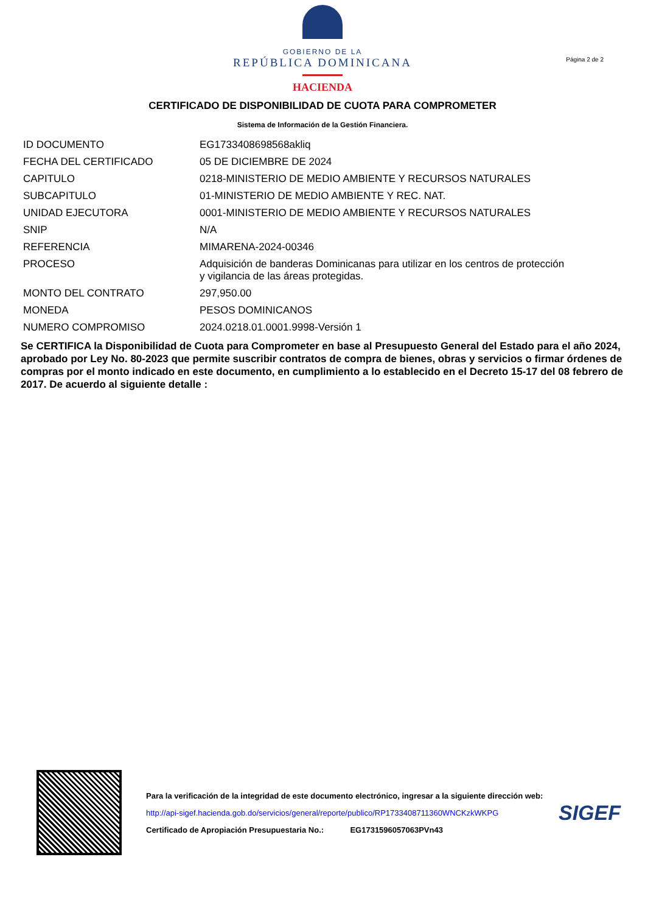GOBIERNO DE LA
REPÚBLICA DOMINICANA
HACIENDA
Página 2 de 2
CERTIFICADO DE DISPONIBILIDAD DE CUOTA PARA COMPROMETER
Sistema de Información de la Gestión Financiera.
| ID DOCUMENTO | EG1733408698568akliq |
| FECHA DEL CERTIFICADO | 05 DE DICIEMBRE DE 2024 |
| CAPITULO | 0218-MINISTERIO DE MEDIO AMBIENTE Y RECURSOS NATURALES |
| SUBCAPITULO | 01-MINISTERIO DE MEDIO AMBIENTE Y REC. NAT. |
| UNIDAD EJECUTORA | 0001-MINISTERIO DE MEDIO AMBIENTE Y RECURSOS NATURALES |
| SNIP | N/A |
| REFERENCIA | MIMARENA-2024-00346 |
| PROCESO | Adquisición de banderas Dominicanas para utilizar en los centros de protección y vigilancia de las áreas protegidas. |
| MONTO DEL CONTRATO | 297,950.00 |
| MONEDA | PESOS DOMINICANOS |
| NUMERO COMPROMISO | 2024.0218.01.0001.9998-Versión 1 |
Se CERTIFICA la Disponibilidad de Cuota para Comprometer en base al Presupuesto General del Estado para el año 2024, aprobado por Ley No. 80-2023 que permite suscribir contratos de compra de bienes, obras y servicios o firmar órdenes de compras por el monto indicado en este documento, en cumplimiento a lo establecido en el Decreto 15-17 del 08 febrero de 2017. De acuerdo al siguiente detalle :
Para la verificación de la integridad de este documento electrónico, ingresar a la siguiente dirección web:
http://api-sigef.hacienda.gob.do/servicios/general/reporte/publico/RP1733408711360WNCKzkWKPG
Certificado de Apropiación Presupuestaria No.: EG1731596057063PVn43
SIGEF